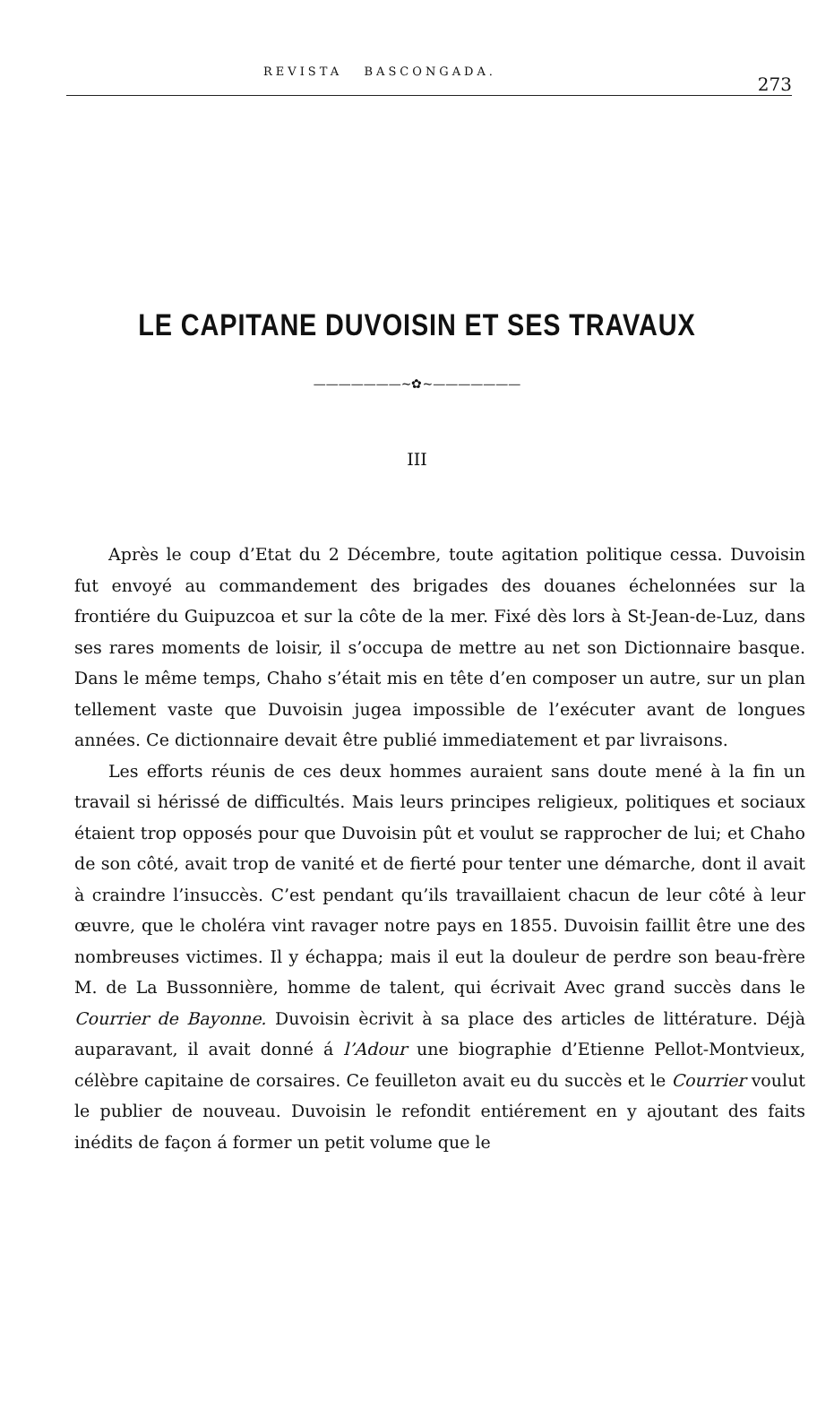REVISTA BASCONGADA.
273
LE CAPITANE DUVOISIN ET SES TRAVAUX
———————~✿~———————
III
Après le coup d’Etat du 2 Décembre, toute agitation politique cessa. Duvoisin fut envoyé au commandement des brigades des douanes échelonnées sur la frontiére du Guipuzcoa et sur la côte de la mer. Fixé dès lors à St-Jean-de-Luz, dans ses rares moments de loisir, il s’occupa de mettre au net son Dictionnaire basque. Dans le même temps, Chaho s’était mis en tête d’en composer un autre, sur un plan tellement vaste que Duvoisin jugea impossible de l’exécuter avant de longues années. Ce dictionnaire devait être publié immediatement et par livraisons.
Les efforts réunis de ces deux hommes auraient sans doute mené à la fin un travail si hérissé de difficultés. Mais leurs principes religieux, politiques et sociaux étaient trop opposés pour que Duvoisin pût et voulut se rapprocher de lui; et Chaho de son côté, avait trop de vanité et de fierté pour tenter une démarche, dont il avait à craindre l’insuccès. C’est pendant qu’ils travaillaient chacun de leur côté à leur œuvre, que le choléra vint ravager notre pays en 1855. Duvoisin faillit être une des nombreuses victimes. Il y échappa; mais il eut la douleur de perdre son beau-frère M. de La Bussonnière, homme de talent, qui écrivait Avec grand succès dans le Courrier de Bayonne. Duvoisin ècrivit à sa place des articles de littérature. Déjà auparavant, il avait donné á l’Adour une biographie d’Etienne Pellot-Montvieux, célèbre capitaine de corsaires. Ce feuilleton avait eu du succès et le Courrier voulut le publier de nouveau. Duvoisin le refondit entiérement en y ajoutant des faits inédits de façon á former un petit volume que le